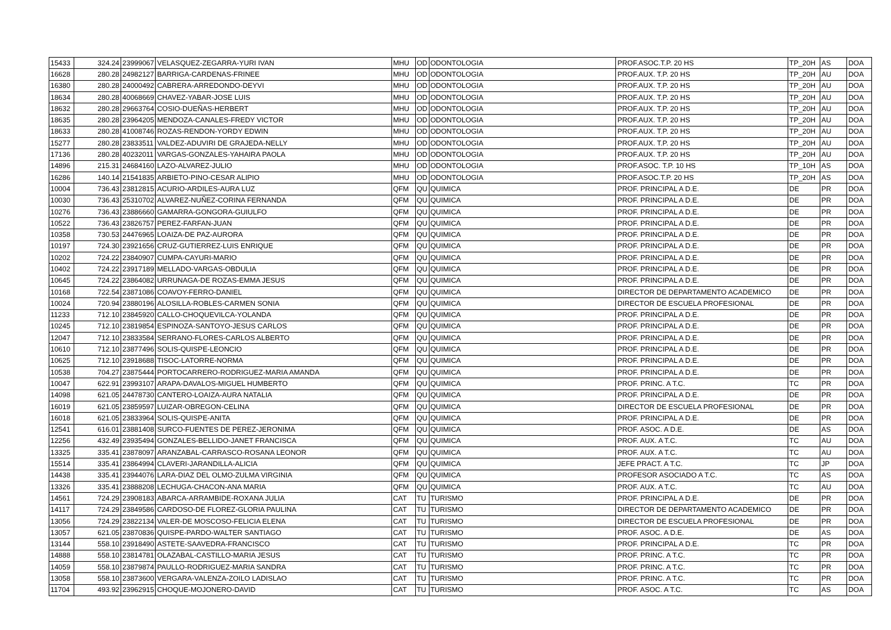| 15433 | 324.24 | 23999067 | VELASQUEZ-ZEGARRA-YURI IVAN | MHU | OD | ODONTOLOGIA | PROF.ASOC.T.P. 20 HS | TP_20H | AS | DOA |
| 16628 | 280.28 | 24982127 | BARRIGA-CARDENAS-FRINEE | MHU | OD | ODONTOLOGIA | PROF.AUX. T.P. 20 HS | TP_20H | AU | DOA |
| 16380 | 280.28 | 24000492 | CABRERA-ARREDONDO-DEYVI | MHU | OD | ODONTOLOGIA | PROF.AUX. T.P. 20 HS | TP_20H | AU | DOA |
| 18634 | 280.28 | 40068669 | CHAVEZ-YABAR-JOSE LUIS | MHU | OD | ODONTOLOGIA | PROF.AUX. T.P. 20 HS | TP_20H | AU | DOA |
| 18632 | 280.28 | 29663764 | COSIO-DUEÑAS-HERBERT | MHU | OD | ODONTOLOGIA | PROF.AUX. T.P. 20 HS | TP_20H | AU | DOA |
| 18635 | 280.28 | 23964205 | MENDOZA-CANALES-FREDY VICTOR | MHU | OD | ODONTOLOGIA | PROF.AUX. T.P. 20 HS | TP_20H | AU | DOA |
| 18633 | 280.28 | 41008746 | ROZAS-RENDON-YORDY EDWIN | MHU | OD | ODONTOLOGIA | PROF.AUX. T.P. 20 HS | TP_20H | AU | DOA |
| 15277 | 280.28 | 23833511 | VALDEZ-ADUVIRI DE GRAJEDA-NELLY | MHU | OD | ODONTOLOGIA | PROF.AUX. T.P. 20 HS | TP_20H | AU | DOA |
| 17136 | 280.28 | 40232011 | VARGAS-GONZALES-YAHAIRA PAOLA | MHU | OD | ODONTOLOGIA | PROF.AUX. T.P. 20 HS | TP_20H | AU | DOA |
| 14896 | 215.31 | 24684160 | LAZO-ALVAREZ-JULIO | MHU | OD | ODONTOLOGIA | PROF.ASOC. T.P. 10 HS | TP_10H | AS | DOA |
| 16286 | 140.14 | 21541835 | ARBIETO-PINO-CESAR ALIPIO | MHU | OD | ODONTOLOGIA | PROF.ASOC.T.P. 20 HS | TP_20H | AS | DOA |
| 10004 | 736.43 | 23812815 | ACURIO-ARDILES-AURA LUZ | QFM | QU | QUIMICA | PROF. PRINCIPAL A D.E. | DE | PR | DOA |
| 10030 | 736.43 | 25310702 | ALVAREZ-NUÑEZ-CORINA FERNANDA | QFM | QU | QUIMICA | PROF. PRINCIPAL A D.E. | DE | PR | DOA |
| 10276 | 736.43 | 23886660 | GAMARRA-GONGORA-GUIULFO | QFM | QU | QUIMICA | PROF. PRINCIPAL A D.E. | DE | PR | DOA |
| 10522 | 736.43 | 23826757 | PEREZ-FARFAN-JUAN | QFM | QU | QUIMICA | PROF. PRINCIPAL A D.E. | DE | PR | DOA |
| 10358 | 730.53 | 24476965 | LOAIZA-DE PAZ-AURORA | QFM | QU | QUIMICA | PROF. PRINCIPAL A D.E. | DE | PR | DOA |
| 10197 | 724.30 | 23921656 | CRUZ-GUTIERREZ-LUIS ENRIQUE | QFM | QU | QUIMICA | PROF. PRINCIPAL A D.E. | DE | PR | DOA |
| 10202 | 724.22 | 23840907 | CUMPA-CAYURI-MARIO | QFM | QU | QUIMICA | PROF. PRINCIPAL A D.E. | DE | PR | DOA |
| 10402 | 724.22 | 23917189 | MELLADO-VARGAS-OBDULIA | QFM | QU | QUIMICA | PROF. PRINCIPAL A D.E. | DE | PR | DOA |
| 10645 | 724.22 | 23864082 | URRUNAGA-DE ROZAS-EMMA JESUS | QFM | QU | QUIMICA | PROF. PRINCIPAL A D.E. | DE | PR | DOA |
| 10168 | 722.54 | 23871086 | COAVOY-FERRO-DANIEL | QFM | QU | QUIMICA | DIRECTOR DE DEPARTAMENTO ACADEMICO | DE | PR | DOA |
| 10024 | 720.94 | 23880196 | ALOSILLA-ROBLES-CARMEN SONIA | QFM | QU | QUIMICA | DIRECTOR DE ESCUELA PROFESIONAL | DE | PR | DOA |
| 11233 | 712.10 | 23845920 | CALLO-CHOQUEVILCA-YOLANDA | QFM | QU | QUIMICA | PROF. PRINCIPAL A D.E. | DE | PR | DOA |
| 10245 | 712.10 | 23819854 | ESPINOZA-SANTOYO-JESUS CARLOS | QFM | QU | QUIMICA | PROF. PRINCIPAL A D.E. | DE | PR | DOA |
| 12047 | 712.10 | 23833584 | SERRANO-FLORES-CARLOS ALBERTO | QFM | QU | QUIMICA | PROF. PRINCIPAL A D.E. | DE | PR | DOA |
| 10610 | 712.10 | 23877496 | SOLIS-QUISPE-LEONCIO | QFM | QU | QUIMICA | PROF. PRINCIPAL A D.E. | DE | PR | DOA |
| 10625 | 712.10 | 23918688 | TISOC-LATORRE-NORMA | QFM | QU | QUIMICA | PROF. PRINCIPAL A D.E. | DE | PR | DOA |
| 10538 | 704.27 | 23875444 | PORTOCARRERO-RODRIGUEZ-MARIA AMANDA | QFM | QU | QUIMICA | PROF. PRINCIPAL A D.E. | DE | PR | DOA |
| 10047 | 622.91 | 23993107 | ARAPA-DAVALOS-MIGUEL HUMBERTO | QFM | QU | QUIMICA | PROF. PRINC. A T.C. | TC | PR | DOA |
| 14098 | 621.05 | 24478730 | CANTERO-LOAIZA-AURA NATALIA | QFM | QU | QUIMICA | PROF. PRINCIPAL A D.E. | DE | PR | DOA |
| 16019 | 621.05 | 23859597 | LUIZAR-OBREGON-CELINA | QFM | QU | QUIMICA | DIRECTOR DE ESCUELA PROFESIONAL | DE | PR | DOA |
| 16018 | 621.05 | 23833964 | SOLIS-QUISPE-ANITA | QFM | QU | QUIMICA | PROF. PRINCIPAL A D.E. | DE | PR | DOA |
| 12541 | 616.01 | 23881408 | SURCO-FUENTES DE PEREZ-JERONIMA | QFM | QU | QUIMICA | PROF. ASOC. A D.E. | DE | AS | DOA |
| 12256 | 432.49 | 23935494 | GONZALES-BELLIDO-JANET FRANCISCA | QFM | QU | QUIMICA | PROF. AUX. A T.C. | TC | AU | DOA |
| 13325 | 335.41 | 23878097 | ARANZABAL-CARRASCO-ROSANA LEONOR | QFM | QU | QUIMICA | PROF. AUX. A T.C. | TC | AU | DOA |
| 15514 | 335.41 | 23864994 | CLAVERI-JARANDILLA-ALICIA | QFM | QU | QUIMICA | JEFE PRACT. A T.C. | TC | JP | DOA |
| 14438 | 335.41 | 23944076 | LARA-DIAZ DEL OLMO-ZULMA VIRGINIA | QFM | QU | QUIMICA | PROFESOR ASOCIADO A T.C. | TC | AS | DOA |
| 13326 | 335.41 | 23888208 | LECHUGA-CHACON-ANA MARIA | QFM | QU | QUIMICA | PROF. AUX. A T.C. | TC | AU | DOA |
| 14561 | 724.29 | 23908183 | ABARCA-ARRAMBIDE-ROXANA JULIA | CAT | TU | TURISMO | PROF. PRINCIPAL A D.E. | DE | PR | DOA |
| 14117 | 724.29 | 23849586 | CARDOSO-DE FLOREZ-GLORIA PAULINA | CAT | TU | TURISMO | DIRECTOR DE DEPARTAMENTO ACADEMICO | DE | PR | DOA |
| 13056 | 724.29 | 23822134 | VALER-DE MOSCOSO-FELICIA ELENA | CAT | TU | TURISMO | DIRECTOR DE ESCUELA PROFESIONAL | DE | PR | DOA |
| 13057 | 621.05 | 23870836 | QUISPE-PARDO-WALTER SANTIAGO | CAT | TU | TURISMO | PROF. ASOC. A D.E. | DE | AS | DOA |
| 13144 | 558.10 | 23918490 | ASTETE-SAAVEDRA-FRANCISCO | CAT | TU | TURISMO | PROF. PRINCIPAL A D.E. | TC | PR | DOA |
| 14888 | 558.10 | 23814781 | OLAZABAL-CASTILLO-MARIA JESUS | CAT | TU | TURISMO | PROF. PRINC. A T.C. | TC | PR | DOA |
| 14059 | 558.10 | 23879874 | PAULLO-RODRIGUEZ-MARIA SANDRA | CAT | TU | TURISMO | PROF. PRINC. A T.C. | TC | PR | DOA |
| 13058 | 558.10 | 23873600 | VERGARA-VALENZA-ZOILO LADISLAO | CAT | TU | TURISMO | PROF. PRINC. A T.C. | TC | PR | DOA |
| 11704 | 493.92 | 23962915 | CHOQUE-MOJONERO-DAVID | CAT | TU | TURISMO | PROF. ASOC. A T.C. | TC | AS | DOA |